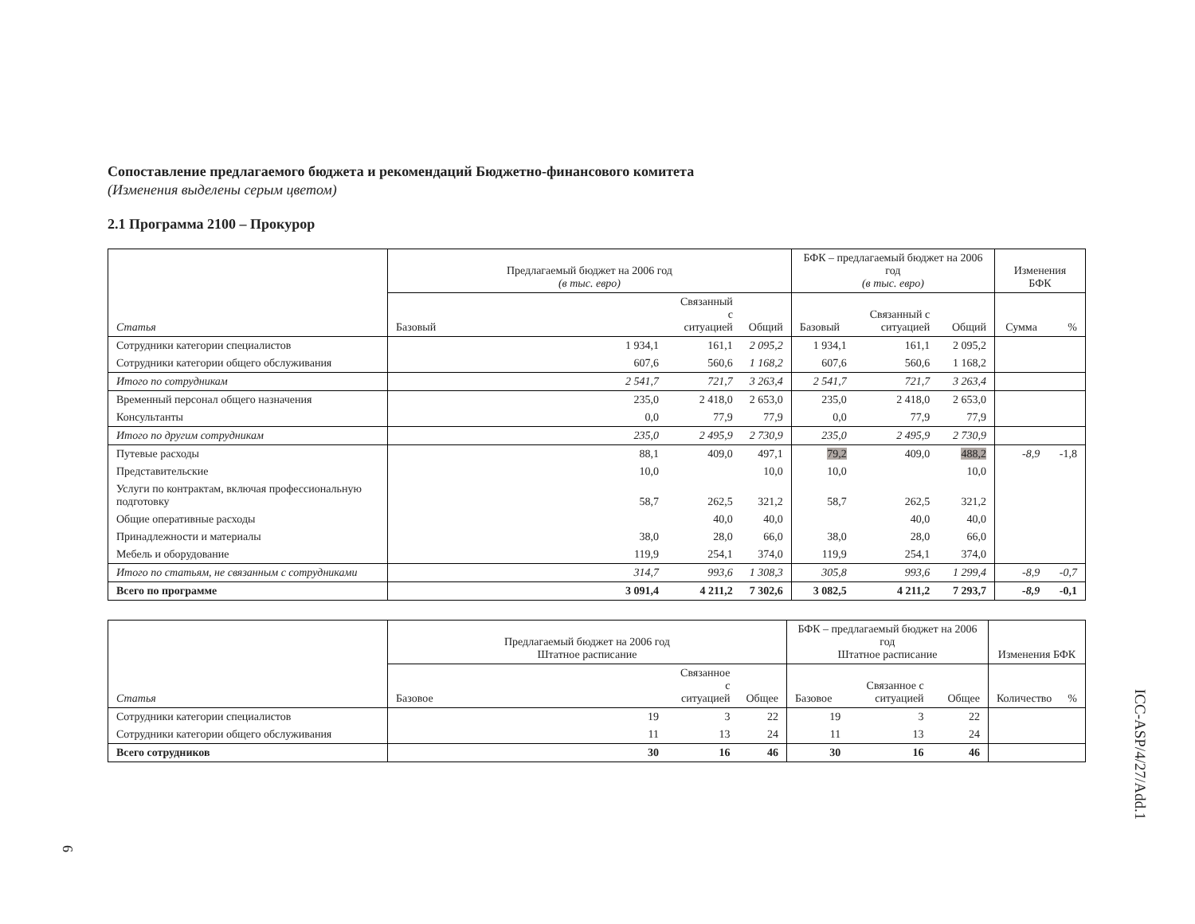Сопоставление предлагаемого бюджета и рекомендаций Бюджетно-финансового комитета
(Изменения выделены серым цветом)
2.1 Программа 2100 – Прокурор
| Статья | Предлагаемый бюджет на 2006 год (в тыс. евро) | | | БФК – предлагаемый бюджет на 2006 год (в тыс. евро) | | | Изменения БФК | |
| --- | --- | --- | --- | --- | --- | --- | --- | --- |
| | Базовый | Связанный с ситуацией | Общий | Базовый | Связанный с ситуацией | Общий | Сумма | % |
| Сотрудники категории специалистов | 1 934,1 | 161,1 | 2 095,2 | 1 934,1 | 161,1 | 2 095,2 | | |
| Сотрудники категории общего обслуживания | 607,6 | 560,6 | 1 168,2 | 607,6 | 560,6 | 1 168,2 | | |
| Итого по сотрудникам | 2 541,7 | 721,7 | 3 263,4 | 2 541,7 | 721,7 | 3 263,4 | | |
| Временный персонал общего назначения | 235,0 | 2 418,0 | 2 653,0 | 235,0 | 2 418,0 | 2 653,0 | | |
| Консультанты | 0,0 | 77,9 | 77,9 | 0,0 | 77,9 | 77,9 | | |
| Итого по другим сотрудникам | 235,0 | 2 495,9 | 2 730,9 | 235,0 | 2 495,9 | 2 730,9 | | |
| Путевые расходы | 88,1 | 409,0 | 497,1 | 79,2 | 409,0 | 488,2 | -8,9 | -1,8 |
| Представительские | 10,0 | | 10,0 | 10,0 | | 10,0 | | |
| Услуги по контрактам, включая профессиональную подготовку | 58,7 | 262,5 | 321,2 | 58,7 | 262,5 | 321,2 | | |
| Общие оперативные расходы | | 40,0 | 40,0 | | 40,0 | 40,0 | | |
| Принадлежности и материалы | 38,0 | 28,0 | 66,0 | 38,0 | 28,0 | 66,0 | | |
| Мебель и оборудование | 119,9 | 254,1 | 374,0 | 119,9 | 254,1 | 374,0 | | |
| Итого по статьям, не связанным с сотрудниками | 314,7 | 993,6 | 1 308,3 | 305,8 | 993,6 | 1 299,4 | -8,9 | -0,7 |
| Всего по программе | 3 091,4 | 4 211,2 | 7 302,6 | 3 082,5 | 4 211,2 | 7 293,7 | -8,9 | -0,1 |
| Статья | Предлагаемый бюджет на 2006 год Штатное расписание | | | БФК – предлагаемый бюджет на 2006 год Штатное расписание | | | Изменения БФК | |
| --- | --- | --- | --- | --- | --- | --- | --- | --- |
| | Базовое | Связанное с ситуацией | Общее | Базовое | Связанное с ситуацией | Общее | Количество | % |
| Сотрудники категории специалистов | 19 | 3 | 22 | 19 | 3 | 22 | | |
| Сотрудники категории общего обслуживания | 11 | 13 | 24 | 11 | 13 | 24 | | |
| Всего сотрудников | 30 | 16 | 46 | 30 | 16 | 46 | | |
ICC-ASP/4/27/Add.1
6